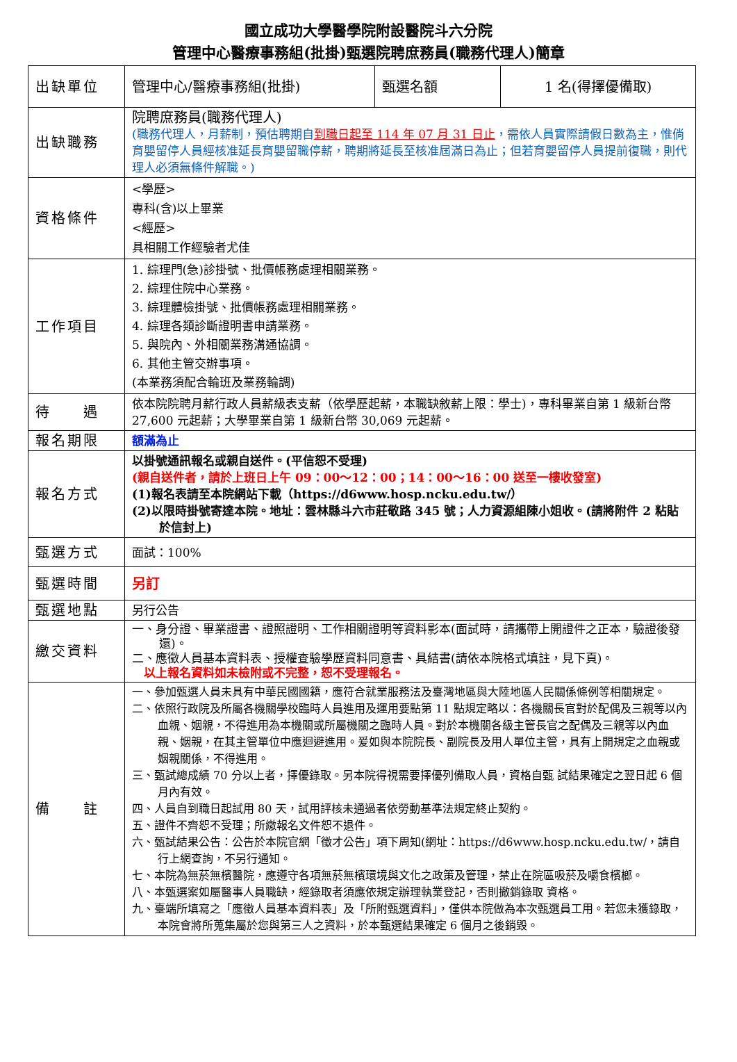國立成功大學醫學院附設醫院斗六分院
管理中心醫療事務組(批掛)甄選院聘庶務員(職務代理人)簡章
| 出缺單位 | 管理中心/醫療事務組(批掛) | 甄選名額 | 1 名(得擇優備取) |
| 出缺職務 | 院聘庶務員(職務代理人) (職務代理人，月薪制，預估聘期自 到職日起至 114 年 07 月 31 日止 ，需依人員實際請假日數為主，惟倘育嬰留停人員經核准延長育嬰留職停薪，聘期將延長至核准屆滿日為止；但若育嬰留停人員提前復職，則代理人必須無條件解職。) | | |
| 資格條件 | <學歷> 專科(含)以上畢業 <經歷> 具相關工作經驗者尤佳 | | |
| 工作項目 | 1. 綜理門(急)診掛號、批價帳務處理相關業務。 2. 綜理住院中心業務。 3. 綜理體檢掛號、批價帳務處理相關業務。 4. 綜理各類診斷證明書申請業務。 5. 與院內、外相關業務溝通協調。 6. 其他主管交辦事項。 (本業務須配合輪班及業務輪調) | | |
| 待 遇 | 依本院院聘月薪行政人員薪級表支薪（依學歷起薪，本職缺敘薪上限：學士)，專科畢業自第 1 級新台幣 27,600 元起薪；大學畢業自第 1 級新台幣 30,069 元起薪。 | | |
| 報名期限 | 額滿為止 | | |
| 報名方式 | 以掛號通訊報名或親自送件。(平信恕不受理) (親自送件者，請於上班日上午 09：00～12：00；14：00～16：00 送至一樓收發室) (1)報名表請至本院網站下載（https://d6www.hosp.ncku.edu.tw/） (2)以限時掛號寄達本院。地址：雲林縣斗六市莊敬路 345 號；人力資源組陳小姐收。(請將附件 2 粘貼於信封上) | | |
| 甄選方式 | 面試：100% | | |
| 甄選時間 | 另訂 | | |
| 甄選地點 | 另行公告 | | |
| 繳交資料 | 一、身分證、畢業證書、證照證明、工作相關證明等資料影本(面試時，請攜帶上開證件之正本，驗證後發還)。 二、應徵人員基本資料表、授權查驗學歷資料同意書、具結書(請依本院格式填註，見下頁)。 以上報名資料如未檢附或不完整，恕不受理報名。 | | |
| 備 註 | 一、參加甄選人員未具有中華民國國籍，應符合就業服務法及臺灣地區與大陸地區人民關係條例等相關規定。 二、依照行政院及所屬各機關學校臨時人員進用及運用要點第 11 點規定略以：各機關長官對於配偶及三親等以內血親、姻親，不得進用為本機關或所屬機關之臨時人員。對於本機關各級主管長官之配偶及三親等以內血親、姻親，在其主管單位中應迴避進用。爰如與本院院長、副院長及用人單位主管，具有上開規定之血親或姻親關係，不得進用。 三、甄試總成績 70 分以上者，擇優錄取。另本院得視需要擇優列備取人員，資格自甄 試結果確定之翌日起 6 個月內有效。 四、人員自到職日起試用 80 天，試用評核未通過者依勞動基準法規定終止契約。 五、證件不齊恕不受理；所繳報名文件恕不退件。 六、甄試結果公告：公告於本院官網「徵才公告」項下周知(網址：https://d6www.hosp.ncku.edu.tw/，請自行上網查詢，不另行通知。 七、本院為無菸無檳醫院，應遵守各項無菸無檳環境與文化之政策及管理，禁止在院區吸菸及嚼食檳榔。 八、本甄選案如屬醫事人員職缺，經錄取者須應依規定辦理執業登記，否則撤銷錄取 資格。 九、臺端所填寫之「應徵人員基本資料表」及「所附甄選資料」，僅供本院做為本次甄選員工用。若您未獲錄取，本院會將所蒐集屬於您與第三人之資料，於本甄選結果確定 6 個月之後銷毀。 | | |